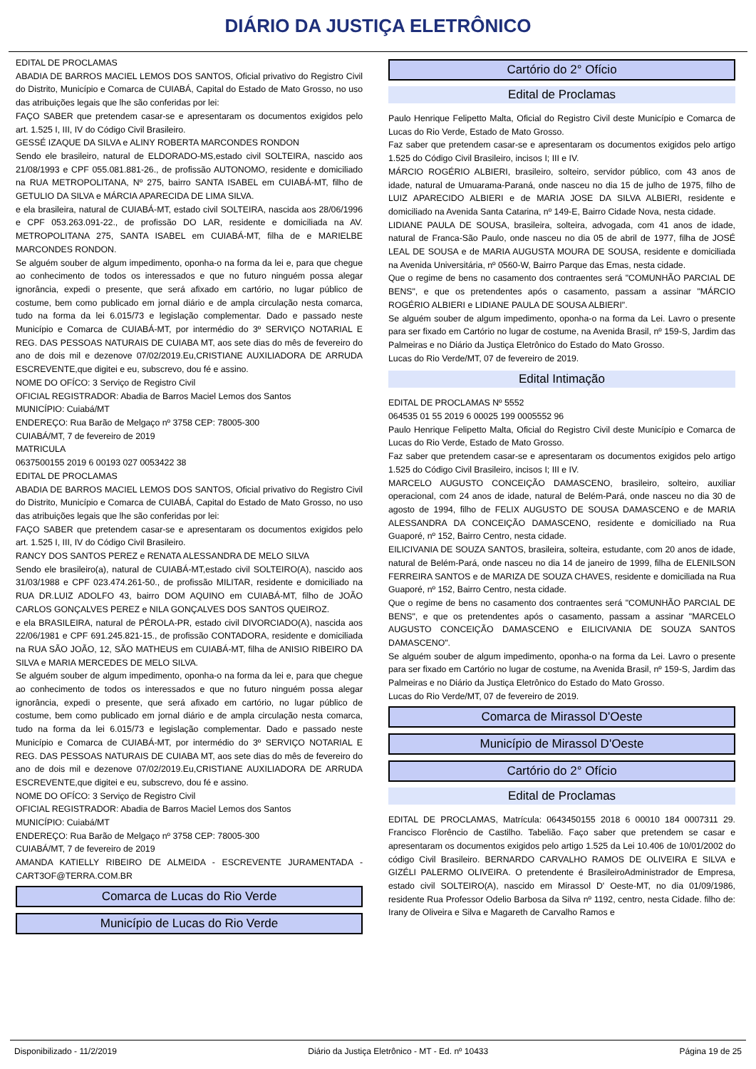DIÁRIO DA JUSTIÇA ELETRÔNICO
EDITAL DE PROCLAMAS
ABADIA DE BARROS MACIEL LEMOS DOS SANTOS, Oficial privativo do Registro Civil do Distrito, Município e Comarca de CUIABÁ, Capital do Estado de Mato Grosso, no uso das atribuições legais que lhe são conferidas por lei:
FAÇO SABER que pretendem casar-se e apresentaram os documentos exigidos pelo art. 1.525 I, III, IV do Código Civil Brasileiro.
GESSÉ IZAQUE DA SILVA e ALINY ROBERTA MARCONDES RONDON
Sendo ele brasileiro, natural de ELDORADO-MS,estado civil SOLTEIRA, nascido aos 21/08/1993 e CPF 055.081.881-26., de profissão AUTONOMO, residente e domiciliado na RUA METROPOLITANA, Nº 275, bairro SANTA ISABEL em CUIABÁ-MT, filho de GETULIO DA SILVA e MÁRCIA APARECIDA DE LIMA SILVA.
e ela brasileira, natural de CUIABÁ-MT, estado civil SOLTEIRA, nascida aos 28/06/1996 e CPF 053.263.091-22., de profissão DO LAR, residente e domiciliada na AV. METROPOLITANA 275, SANTA ISABEL em CUIABÁ-MT, filha de e MARIELBE MARCONDES RONDON.
Se alguém souber de algum impedimento, oponha-o na forma da lei e, para que chegue ao conhecimento de todos os interessados e que no futuro ninguém possa alegar ignorância, expedi o presente, que será afixado em cartório, no lugar público de costume, bem como publicado em jornal diário e de ampla circulação nesta comarca, tudo na forma da lei 6.015/73 e legislação complementar. Dado e passado neste Município e Comarca de CUIABÁ-MT, por intermédio do 3º SERVIÇO NOTARIAL E REG. DAS PESSOAS NATURAIS DE CUIABA MT, aos sete dias do mês de fevereiro do ano de dois mil e dezenove 07/02/2019.Eu,CRISTIANE AUXILIADORA DE ARRUDA ESCREVENTE,que digitei e eu, subscrevo, dou fé e assino.
NOME DO OFÍCO: 3 Serviço de Registro Civil
OFICIAL REGISTRADOR: Abadia de Barros Maciel Lemos dos Santos
MUNICÍPIO: Cuiabá/MT
ENDEREÇO: Rua Barão de Melgaço nº 3758 CEP: 78005-300
CUIABÁ/MT, 7 de fevereiro de 2019
MATRICULA
0637500155 2019 6 00193 027 0053422 38
EDITAL DE PROCLAMAS
ABADIA DE BARROS MACIEL LEMOS DOS SANTOS, Oficial privativo do Registro Civil do Distrito, Município e Comarca de CUIABÁ, Capital do Estado de Mato Grosso, no uso das atribuições legais que lhe são conferidas por lei:
FAÇO SABER que pretendem casar-se e apresentaram os documentos exigidos pelo art. 1.525 I, III, IV do Código Civil Brasileiro.
RANCY DOS SANTOS PEREZ e RENATA ALESSANDRA DE MELO SILVA
Sendo ele brasileiro(a), natural de CUIABÁ-MT,estado civil SOLTEIRO(A), nascido aos 31/03/1988 e CPF 023.474.261-50., de profissão MILITAR, residente e domiciliado na RUA DR.LUIZ ADOLFO 43, bairro DOM AQUINO em CUIABÁ-MT, filho de JOÃO CARLOS GONÇALVES PEREZ e NILA GONÇALVES DOS SANTOS QUEIROZ.
e ela BRASILEIRA, natural de PÉROLA-PR, estado civil DIVORCIADO(A), nascida aos 22/06/1981 e CPF 691.245.821-15., de profissão CONTADORA, residente e domiciliada na RUA SÃO JOÃO, 12, SÃO MATHEUS em CUIABÁ-MT, filha de ANISIO RIBEIRO DA SILVA e MARIA MERCEDES DE MELO SILVA.
Se alguém souber de algum impedimento, oponha-o na forma da lei e, para que chegue ao conhecimento de todos os interessados e que no futuro ninguém possa alegar ignorância, expedi o presente, que será afixado em cartório, no lugar público de costume, bem como publicado em jornal diário e de ampla circulação nesta comarca, tudo na forma da lei 6.015/73 e legislação complementar. Dado e passado neste Município e Comarca de CUIABÁ-MT, por intermédio do 3º SERVIÇO NOTARIAL E REG. DAS PESSOAS NATURAIS DE CUIABA MT, aos sete dias do mês de fevereiro do ano de dois mil e dezenove 07/02/2019.Eu,CRISTIANE AUXILIADORA DE ARRUDA ESCREVENTE,que digitei e eu, subscrevo, dou fé e assino.
NOME DO OFÍCO: 3 Serviço de Registro Civil
OFICIAL REGISTRADOR: Abadia de Barros Maciel Lemos dos Santos
MUNICÍPIO: Cuiabá/MT
ENDEREÇO: Rua Barão de Melgaço nº 3758 CEP: 78005-300
CUIABÁ/MT, 7 de fevereiro de 2019
AMANDA KATIELLY RIBEIRO DE ALMEIDA - ESCREVENTE JURAMENTADA - CART3OF@TERRA.COM.BR
Comarca de Lucas do Rio Verde
Município de Lucas do Rio Verde
Cartório do 2° Ofício
Edital de Proclamas
Paulo Henrique Felipetto Malta, Oficial do Registro Civil deste Município e Comarca de Lucas do Rio Verde, Estado de Mato Grosso.
Faz saber que pretendem casar-se e apresentaram os documentos exigidos pelo artigo 1.525 do Código Civil Brasileiro, incisos I; III e IV.
MÁRCIO ROGÉRIO ALBIERI, brasileiro, solteiro, servidor público, com 43 anos de idade, natural de Umuarama-Paraná, onde nasceu no dia 15 de julho de 1975, filho de LUIZ APARECIDO ALBIERI e de MARIA JOSE DA SILVA ALBIERI, residente e domiciliado na Avenida Santa Catarina, nº 149-E, Bairro Cidade Nova, nesta cidade.
LIDIANE PAULA DE SOUSA, brasileira, solteira, advogada, com 41 anos de idade, natural de Franca-São Paulo, onde nasceu no dia 05 de abril de 1977, filha de JOSÉ LEAL DE SOUSA e de MARIA AUGUSTA MOURA DE SOUSA, residente e domiciliada na Avenida Universitária, nº 0560-W, Bairro Parque das Emas, nesta cidade.
Que o regime de bens no casamento dos contraentes será "COMUNHÃO PARCIAL DE BENS", e que os pretendentes após o casamento, passam a assinar "MÁRCIO ROGÉRIO ALBIERI e LIDIANE PAULA DE SOUSA ALBIERI".
Se alguém souber de algum impedimento, oponha-o na forma da Lei. Lavro o presente para ser fixado em Cartório no lugar de costume, na Avenida Brasil, nº 159-S, Jardim das Palmeiras e no Diário da Justiça Eletrônico do Estado do Mato Grosso.
Lucas do Rio Verde/MT, 07 de fevereiro de 2019.
Edital Intimação
EDITAL DE PROCLAMAS Nº 5552
064535 01 55 2019 6 00025 199 0005552 96
Paulo Henrique Felipetto Malta, Oficial do Registro Civil deste Município e Comarca de Lucas do Rio Verde, Estado de Mato Grosso.
Faz saber que pretendem casar-se e apresentaram os documentos exigidos pelo artigo 1.525 do Código Civil Brasileiro, incisos I; III e IV.
MARCELO AUGUSTO CONCEIÇÃO DAMASCENO, brasileiro, solteiro, auxiliar operacional, com 24 anos de idade, natural de Belém-Pará, onde nasceu no dia 30 de agosto de 1994, filho de FELIX AUGUSTO DE SOUSA DAMASCENO e de MARIA ALESSANDRA DA CONCEIÇÃO DAMASCENO, residente e domiciliado na Rua Guaporé, nº 152, Bairro Centro, nesta cidade.
EILICIVANIA DE SOUZA SANTOS, brasileira, solteira, estudante, com 20 anos de idade, natural de Belém-Pará, onde nasceu no dia 14 de janeiro de 1999, filha de ELENILSON FERREIRA SANTOS e de MARIZA DE SOUZA CHAVES, residente e domiciliada na Rua Guaporé, nº 152, Bairro Centro, nesta cidade.
Que o regime de bens no casamento dos contraentes será "COMUNHÃO PARCIAL DE BENS", e que os pretendentes após o casamento, passam a assinar "MARCELO AUGUSTO CONCEIÇÃO DAMASCENO e EILICIVANIA DE SOUZA SANTOS DAMASCENO".
Se alguém souber de algum impedimento, oponha-o na forma da Lei. Lavro o presente para ser fixado em Cartório no lugar de costume, na Avenida Brasil, nº 159-S, Jardim das Palmeiras e no Diário da Justiça Eletrônico do Estado do Mato Grosso.
Lucas do Rio Verde/MT, 07 de fevereiro de 2019.
Comarca de Mirassol D'Oeste
Município de Mirassol D'Oeste
Cartório do 2° Ofício
Edital de Proclamas
EDITAL DE PROCLAMAS, Matrícula: 0643450155 2018 6 00010 184 0007311 29. Francisco Florêncio de Castilho. Tabelião. Faço saber que pretendem se casar e apresentaram os documentos exigidos pelo artigo 1.525 da Lei 10.406 de 10/01/2002 do código Civil Brasileiro. BERNARDO CARVALHO RAMOS DE OLIVEIRA E SILVA e GIZÉLI PALERMO OLIVEIRA. O pretendente é BrasileiroAdministrador de Empresa, estado civil SOLTEIRO(A), nascido em Mirassol D' Oeste-MT, no dia 01/09/1986, residente Rua Professor Odelio Barbosa da Silva nº 1192, centro, nesta Cidade. filho de: Irany de Oliveira e Silva e Magareth de Carvalho Ramos e
Disponibilizado - 11/2/2019 Diário da Justiça Eletrônico - MT - Ed. nº 10433 Página 19 de 25